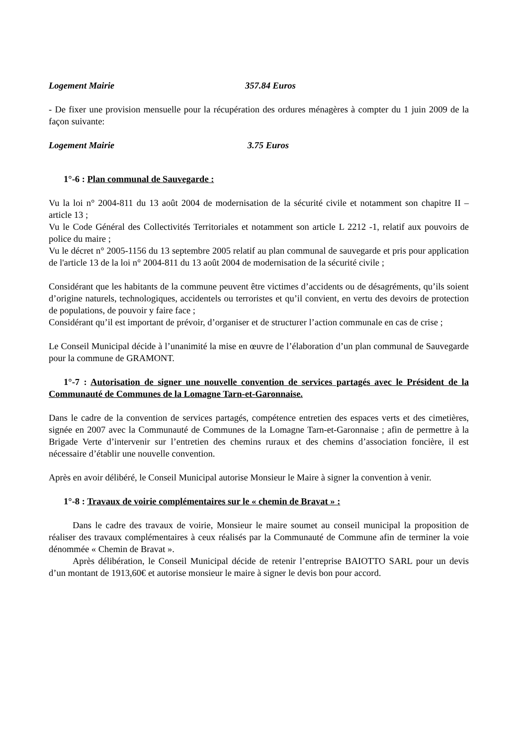Logement Mairie 357.84 Euros
- De fixer une provision mensuelle pour la récupération des ordures ménagères à compter du 1 juin 2009 de la façon suivante:
Logement Mairie 3.75 Euros
1°-6 : Plan communal de Sauvegarde :
Vu la loi n° 2004-811 du 13 août 2004 de modernisation de la sécurité civile et notamment son chapitre II – article 13 ;
Vu le Code Général des Collectivités Territoriales et notamment son article L 2212 -1, relatif aux pouvoirs de police du maire ;
Vu le décret n° 2005-1156 du 13 septembre 2005 relatif au plan communal de sauvegarde et pris pour application de l'article 13 de la loi n° 2004-811 du 13 août 2004 de modernisation de la sécurité civile ;
Considérant que les habitants de la commune peuvent être victimes d’accidents ou de désagréments, qu’ils soient d’origine naturels, technologiques, accidentels ou terroristes et qu’il convient, en vertu des devoirs de protection de populations, de pouvoir y faire face ;
Considérant qu’il est important de prévoir, d’organiser et de structurer l’action communale en cas de crise ;
Le Conseil Municipal décide à l’unanimité la mise en œuvre de l’élaboration d’un plan communal de Sauvegarde pour la commune de GRAMONT.
1°-7 : Autorisation de signer une nouvelle convention de services partagés avec le Président de la Communauté de Communes de la Lomagne Tarn-et-Garonnaise.
Dans le cadre de la convention de services partagés, compétence entretien des espaces verts et des cimetières, signée en 2007 avec la Communauté de Communes de la Lomagne Tarn-et-Garonnaise ; afin de permettre à la Brigade Verte d’intervenir sur l’entretien des chemins ruraux et des chemins d’association foncière, il est nécessaire d’établir une nouvelle convention.
Après en avoir délibéré, le Conseil Municipal autorise Monsieur le Maire à signer la convention à venir.
1°-8 : Travaux de voirie complémentaires sur le « chemin de Bravat » :
Dans le cadre des travaux de voirie, Monsieur le maire soumet au conseil municipal la proposition de réaliser des travaux complémentaires à ceux réalisés par la Communauté de Commune afin de terminer la voie dénommée « Chemin de Bravat ».
Après délibération, le Conseil Municipal décide de retenir l’entreprise BAIOTTO SARL pour un devis d’un montant de 1913,60€ et autorise monsieur le maire à signer le devis bon pour accord.